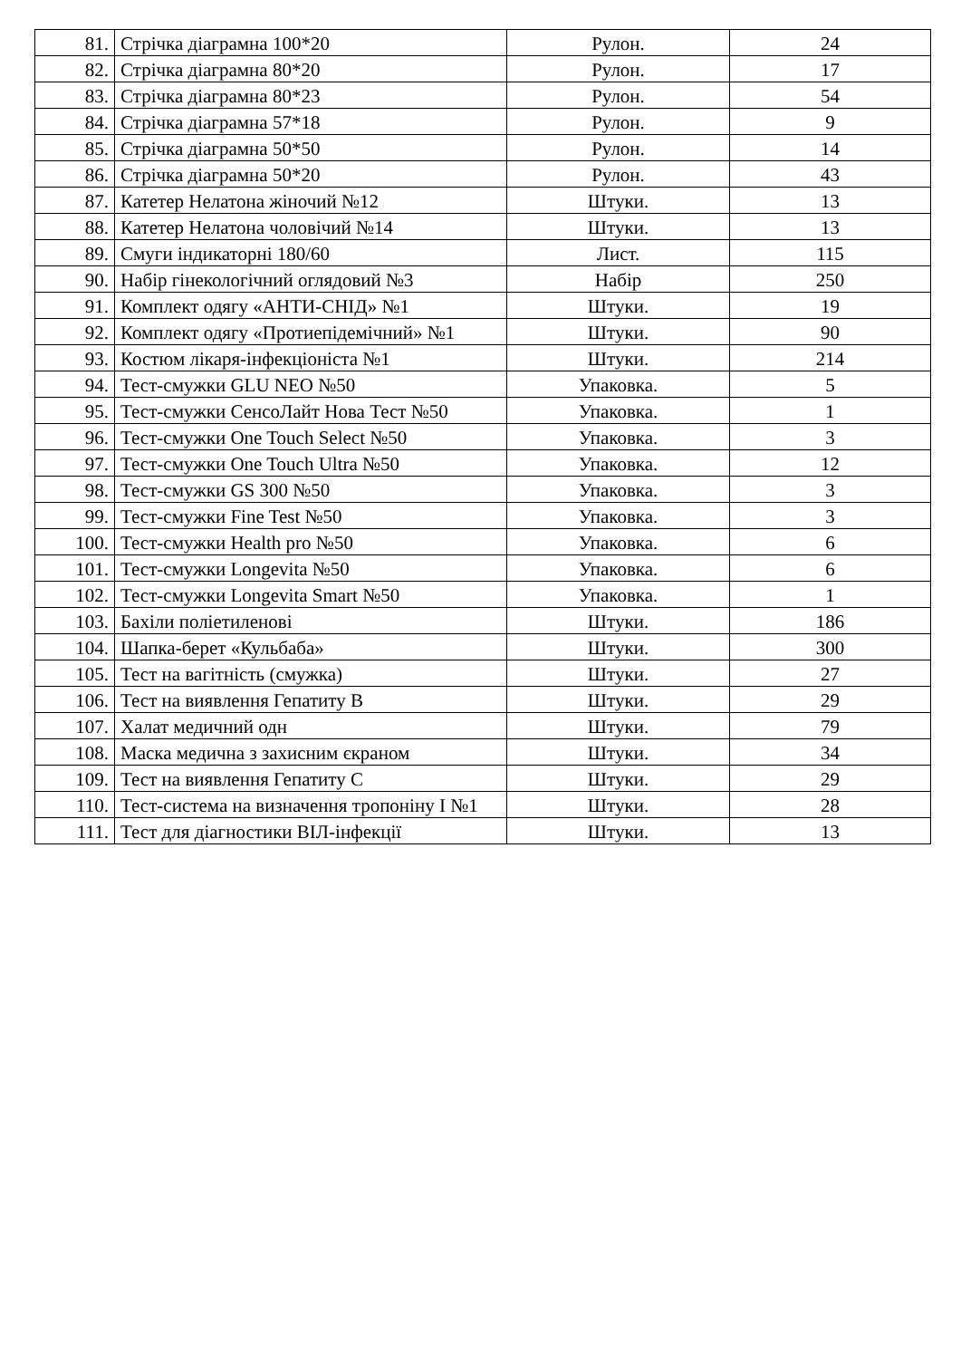| 81. | Стрічка діаграмна 100*20 | Рулон. | 24 |
| 82. | Стрічка діаграмна 80*20 | Рулон. | 17 |
| 83. | Стрічка діаграмна 80*23 | Рулон. | 54 |
| 84. | Стрічка діаграмна 57*18 | Рулон. | 9 |
| 85. | Стрічка діаграмна 50*50 | Рулон. | 14 |
| 86. | Стрічка діаграмна 50*20 | Рулон. | 43 |
| 87. | Катетер Нелатона жіночий №12 | Штуки. | 13 |
| 88. | Катетер Нелатона чоловічий №14 | Штуки. | 13 |
| 89. | Смуги індикаторні 180/60 | Лист. | 115 |
| 90. | Набір гінекологічний оглядовий №3 | Набір | 250 |
| 91. | Комплект одягу «АНТИ-СНІД» №1 | Штуки. | 19 |
| 92. | Комплект одягу «Протиепідемічний» №1 | Штуки. | 90 |
| 93. | Костюм лікаря-інфекціоніста №1 | Штуки. | 214 |
| 94. | Тест-смужки GLU NEO №50 | Упаковка. | 5 |
| 95. | Тест-смужки СенсоЛайт Нова Тест №50 | Упаковка. | 1 |
| 96. | Тест-смужки One Touch Select №50 | Упаковка. | 3 |
| 97. | Тест-смужки One Touch Ultra №50 | Упаковка. | 12 |
| 98. | Тест-смужки GS 300 №50 | Упаковка. | 3 |
| 99. | Тест-смужки Fine Test №50 | Упаковка. | 3 |
| 100. | Тест-смужки Health pro №50 | Упаковка. | 6 |
| 101. | Тест-смужки Longevita №50 | Упаковка. | 6 |
| 102. | Тест-смужки Longevita Smart №50 | Упаковка. | 1 |
| 103. | Бахіли поліетиленові | Штуки. | 186 |
| 104. | Шапка-берет «Кульбаба» | Штуки. | 300 |
| 105. | Тест на вагітність (смужка) | Штуки. | 27 |
| 106. | Тест на виявлення Гепатиту В | Штуки. | 29 |
| 107. | Халат медичний одн | Штуки. | 79 |
| 108. | Маска медична з захисним єкраном | Штуки. | 34 |
| 109. | Тест на виявлення Гепатиту С | Штуки. | 29 |
| 110. | Тест-система на визначення тропоніну I №1 | Штуки. | 28 |
| 111. | Тест для діагностики ВІЛ-інфекції | Штуки. | 13 |